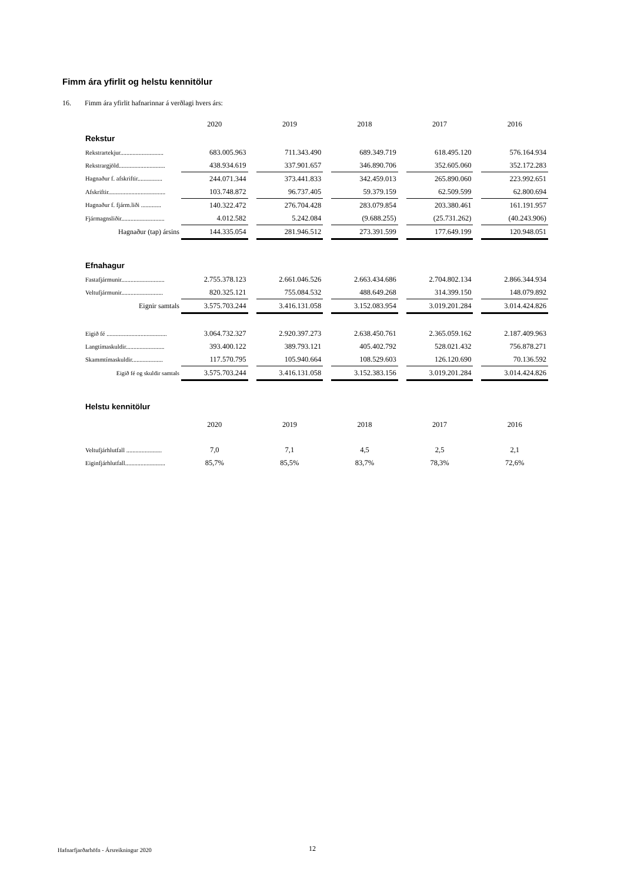Fimm ára yfirlit og helstu kennitölur
16. Fimm ára yfirlit hafnarinnar á verðlagi hvers árs:
| | 2020 | | 2019 | | 2018 | | 2017 | | 2016 |
| Rekstur | | | | | | | | | |
| Rekstrartekjur............................ | 683.005.963 | | 711.343.490 | | 689.349.719 | | 618.495.120 | | 576.164.934 |
| Rekstrargjöld.............................. | 438.934.619 | | 337.901.657 | | 346.890.706 | | 352.605.060 | | 352.172.283 |
| Hagnaður f. afskriftir................ | 244.071.344 | | 373.441.833 | | 342.459.013 | | 265.890.060 | | 223.992.651 |
| Afskriftir..................................... | 103.748.872 | | 96.737.405 | | 59.379.159 | | 62.509.599 | | 62.800.694 |
| Hagnaður f. fjárm.liði ............. | 140.322.472 | | 276.704.428 | | 283.079.854 | | 203.380.461 | | 161.191.957 |
| Fjármagnsliðir............................ | 4.012.582 | | 5.242.084 | | (9.688.255) | | (25.731.262) | | (40.243.906) |
| Hagnaður (tap) ársins | 144.335.054 | | 281.946.512 | | 273.391.599 | | 177.649.199 | | 120.948.051 |
| Efnahagur | | | | | | | | | |
| Fastafjármunir............................ | 2.755.378.123 | | 2.661.046.526 | | 2.663.434.686 | | 2.704.802.134 | | 2.866.344.934 |
| Veltufjármunir........................... | 820.325.121 | | 755.084.532 | | 488.649.268 | | 314.399.150 | | 148.079.892 |
| Eignir samtals | 3.575.703.244 | | 3.416.131.058 | | 3.152.083.954 | | 3.019.201.284 | | 3.014.424.826 |
| Eigið fé ....................................... | 3.064.732.327 | | 2.920.397.273 | | 2.638.450.761 | | 2.365.059.162 | | 2.187.409.963 |
| Langtímaskuldir......................... | 393.400.122 | | 389.793.121 | | 405.402.792 | | 528.021.432 | | 756.878.271 |
| Skammtímaskuldir.................... | 117.570.795 | | 105.940.664 | | 108.529.603 | | 126.120.690 | | 70.136.592 |
| Eigið fé og skuldir samtals | 3.575.703.244 | | 3.416.131.058 | | 3.152.383.156 | | 3.019.201.284 | | 3.014.424.826 |
| Helstu kennitölur | | | | | | | | | |
| | 2020 | | 2019 | | 2018 | | 2017 | | 2016 |
| Veltufjárhlutfall ....................... | 7,0 | | 7,1 | | 4,5 | | 2,5 | | 2,1 |
| Eiginfjárhlutfall.......................... | 85,7% | | 85,5% | | 83,7% | | 78,3% | | 72,6% |
Hafnarfjarðarhöfn - Ársreikningur 2020
12